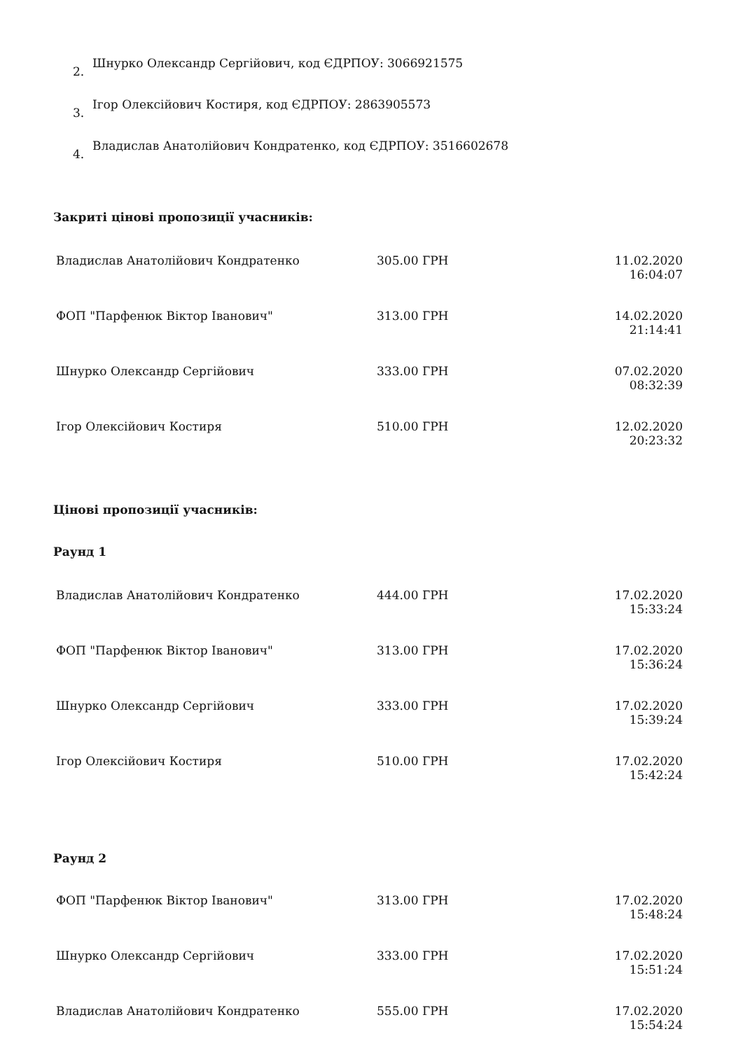2. Шнурко Олександр Сергійович, код ЄДРПОУ: 3066921575
3. Ігор Олексійович Костиря, код ЄДРПОУ: 2863905573
4. Владислав Анатолійович Кондратенко, код ЄДРПОУ: 3516602678
Закриті цінові пропозиції учасників:
| Владислав Анатолійович Кондратенко | 305.00 ГРН | 11.02.2020 16:04:07 |
| ФОП "Парфенюк Віктор Іванович" | 313.00 ГРН | 14.02.2020 21:14:41 |
| Шнурко Олександр Сергійович | 333.00 ГРН | 07.02.2020 08:32:39 |
| Ігор Олексійович Костиря | 510.00 ГРН | 12.02.2020 20:23:32 |
Цінові пропозиції учасників:
Раунд 1
| Владислав Анатолійович Кондратенко | 444.00 ГРН | 17.02.2020 15:33:24 |
| ФОП "Парфенюк Віктор Іванович" | 313.00 ГРН | 17.02.2020 15:36:24 |
| Шнурко Олександр Сергійович | 333.00 ГРН | 17.02.2020 15:39:24 |
| Ігор Олексійович Костиря | 510.00 ГРН | 17.02.2020 15:42:24 |
Раунд 2
| ФОП "Парфенюк Віктор Іванович" | 313.00 ГРН | 17.02.2020 15:48:24 |
| Шнурко Олександр Сергійович | 333.00 ГРН | 17.02.2020 15:51:24 |
| Владислав Анатолійович Кондратенко | 555.00 ГРН | 17.02.2020 15:54:24 |